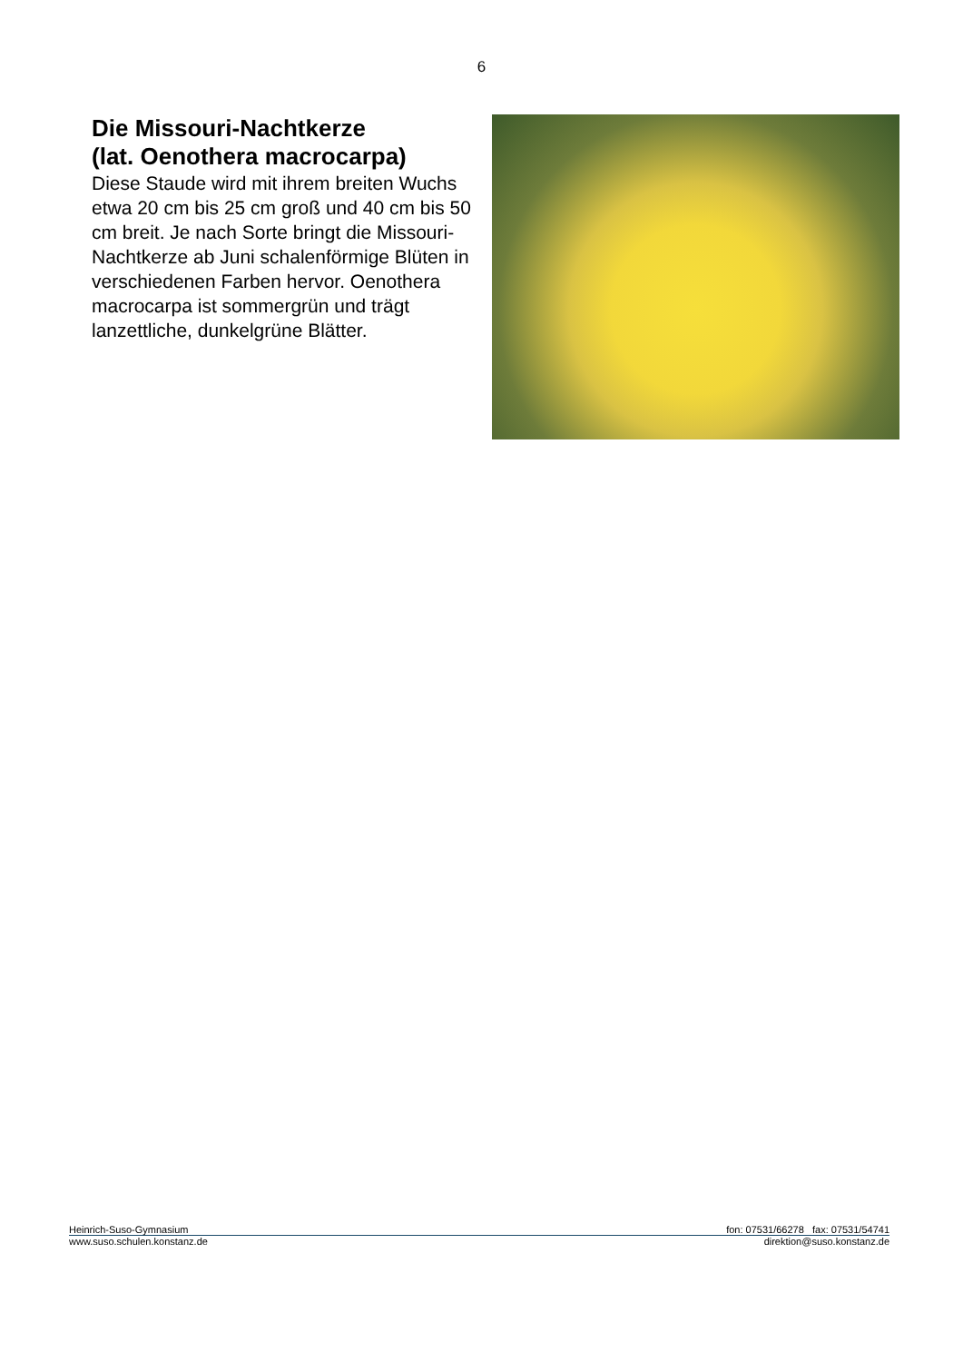6
Die Missouri-Nachtkerze
(lat. Oenothera macrocarpa)
Diese Staude wird mit ihrem breiten Wuchs etwa 20 cm bis 25 cm groß und 40 cm bis 50 cm breit. Je nach Sorte bringt die Missouri-Nachtkerze ab Juni schalenförmige Blüten in verschiedenen Farben hervor. Oenothera macrocarpa ist sommergrün und trägt lanzettliche, dunkelgrüne Blätter.
Heinrich-Suso-Gymnasium fon: 07531/66278 fax: 07531/54741
www.suso.schulen.konstanz.de direktion@suso.konstanz.de